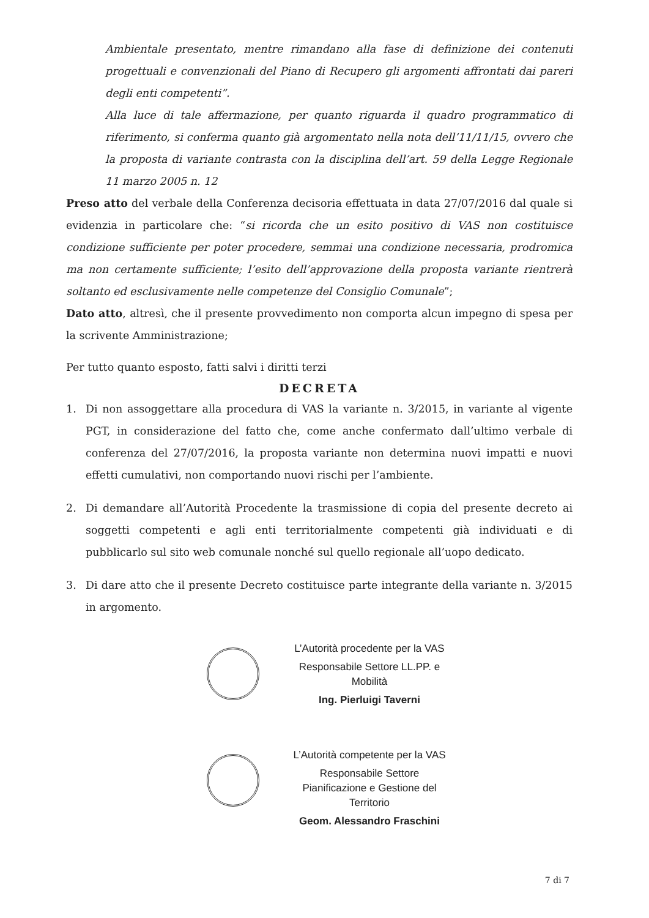Ambientale presentato, mentre rimandano alla fase di definizione dei contenuti progettuali e convenzionali del Piano di Recupero gli argomenti affrontati dai pareri degli enti competenti”.
Alla luce di tale affermazione, per quanto riguarda il quadro programmatico di riferimento, si conferma quanto già argomentato nella nota dell’11/11/15, ovvero che la proposta di variante contrasta con la disciplina dell’art. 59 della Legge Regionale 11 marzo 2005 n. 12
Preso atto del verbale della Conferenza decisoria effettuata in data 27/07/2016 dal quale si evidenzia in particolare che: “si ricorda che un esito positivo di VAS non costituisce condizione sufficiente per poter procedere, semmai una condizione necessaria, prodromica ma non certamente sufficiente; l’esito dell’approvazione della proposta variante rientrerà soltanto ed esclusivamente nelle competenze del Consiglio Comunale”;
Dato atto, altresì, che il presente provvedimento non comporta alcun impegno di spesa per la scrivente Amministrazione;
Per tutto quanto esposto, fatti salvi i diritti terzi
DECRETA
1. Di non assoggettare alla procedura di VAS la variante n. 3/2015, in variante al vigente PGT, in considerazione del fatto che, come anche confermato dall’ultimo verbale di conferenza del 27/07/2016, la proposta variante non determina nuovi impatti e nuovi effetti cumulativi, non comportando nuovi rischi per l’ambiente.
2. Di demandare all’Autorità Procedente la trasmissione di copia del presente decreto ai soggetti competenti e agli enti territorialmente competenti già individuati e di pubblicarlo sul sito web comunale nonché sul quello regionale all’uopo dedicato.
3. Di dare atto che il presente Decreto costituisce parte integrante della variante n. 3/2015 in argomento.
L’Autorità procedente per la VAS
Responsabile Settore LL.PP. e Mobilità
Ing. Pierluigi Taverni
L’Autorità competente per la VAS
Responsabile Settore Pianificazione e Gestione del Territorio
Geom. Alessandro Fraschini
7 di 7